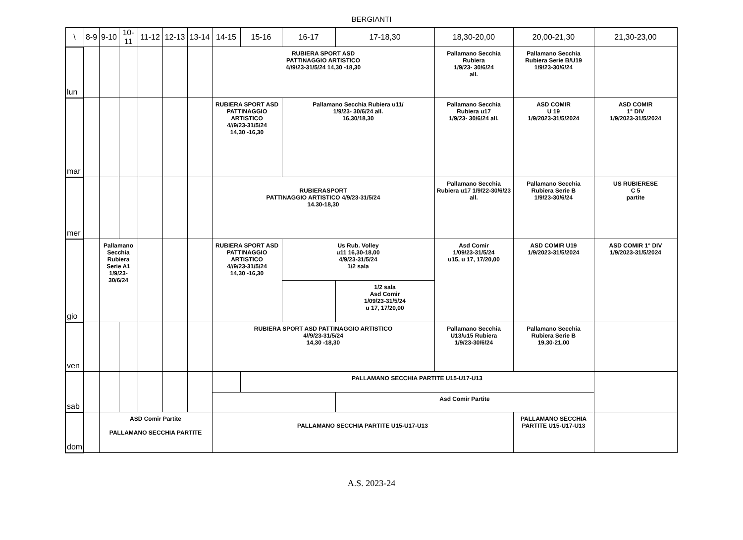BERGIANTI
| \ | 8-9 | 9-10 | 10-11 | 11-12 | 12-13 | 13-14 | 14-15 | 15-16 | 16-17 | 17-18,30 | 18,30-20,00 | 20,00-21,30 | 21,30-23,00 |
| --- | --- | --- | --- | --- | --- | --- | --- | --- | --- | --- | --- | --- | --- |
| lun | | | | | | | RUBIERA SPORT ASD PATTINAGGIO ARTISTICO 4//9/23-31/5/24 14,30 -18,30 | | | | Pallamano Secchia Rubiera 1/9/23- 30/6/24 all. | Pallamano Secchia Rubiera Serie B/U19 1/9/23-30/6/24 | |
| mar | | | | | | | RUBIERA SPORT ASD PATTINAGGIO ARTISTICO 4//9/23-31/5/24 14,30 -16,30 | | Pallamano Secchia Rubiera u11/ 1/9/23- 30/6/24 all. 16,30/18,30 | | Pallamano Secchia Rubiera u17 1/9/23- 30/6/24 all. | ASD COMIR U 19 1/9/2023-31/5/2024 | ASD COMIR 1° DIV 1/9/2023-31/5/2024 |
| mer | | | | | | | RUBIERASPORT PATTINAGGIO ARTISTICO 4/9/23-31/5/24 14.30-18,30 | | | | Pallamano Secchia Rubiera u17 1/9/22-30/6/23 all. | Pallamano Secchia Rubiera Serie B 1/9/23-30/6/24 | US RUBIERESE C 5 partite |
| gio | | Pallamano Secchia Rubiera Serie A1 1/9/23-30/6/24 | | | | | RUBIERA SPORT ASD PATTINAGGIO ARTISTICO 4//9/23-31/5/24 14,30 -16,30 | | Us Rub. Volley u11 16,30-18,00 4/9/23-31/5/24 1/2 sala | | Asd Comir 1/09/23-31/5/24 u15, u 17, 17/20,00 | ASD COMIR U19 1/9/2023-31/5/2024 | ASD COMIR 1° DIV 1/9/2023-31/5/2024 |
| | | | | | | | | | | 1/2 sala Asd Comir 1/09/23-31/5/24 u 17, 17/20,00 | | | |
| ven | | | | | | | RUBIERA SPORT ASD PATTINAGGIO ARTISTICO 4//9/23-31/5/24 14,30 -18,30 | | | | Pallamano Secchia U13/u15 Rubiera 1/9/23-30/6/24 | Pallamano Secchia Rubiera Serie B 19,30-21,00 | |
| sab | | | | | | | | PALLAMANO SECCHIA PARTITE U15-U17-U13 | | | | | |
| | | | | | | | | | | Asd Comir Partite | | | |
| dom | | ASD Comir Partite PALLAMANO SECCHIA PARTITE | | | | | PALLAMANO SECCHIA PARTITE U15-U17-U13 | | | | | PALLAMANO SECCHIA PARTITE U15-U17-U13 | |
A.S. 2023-24